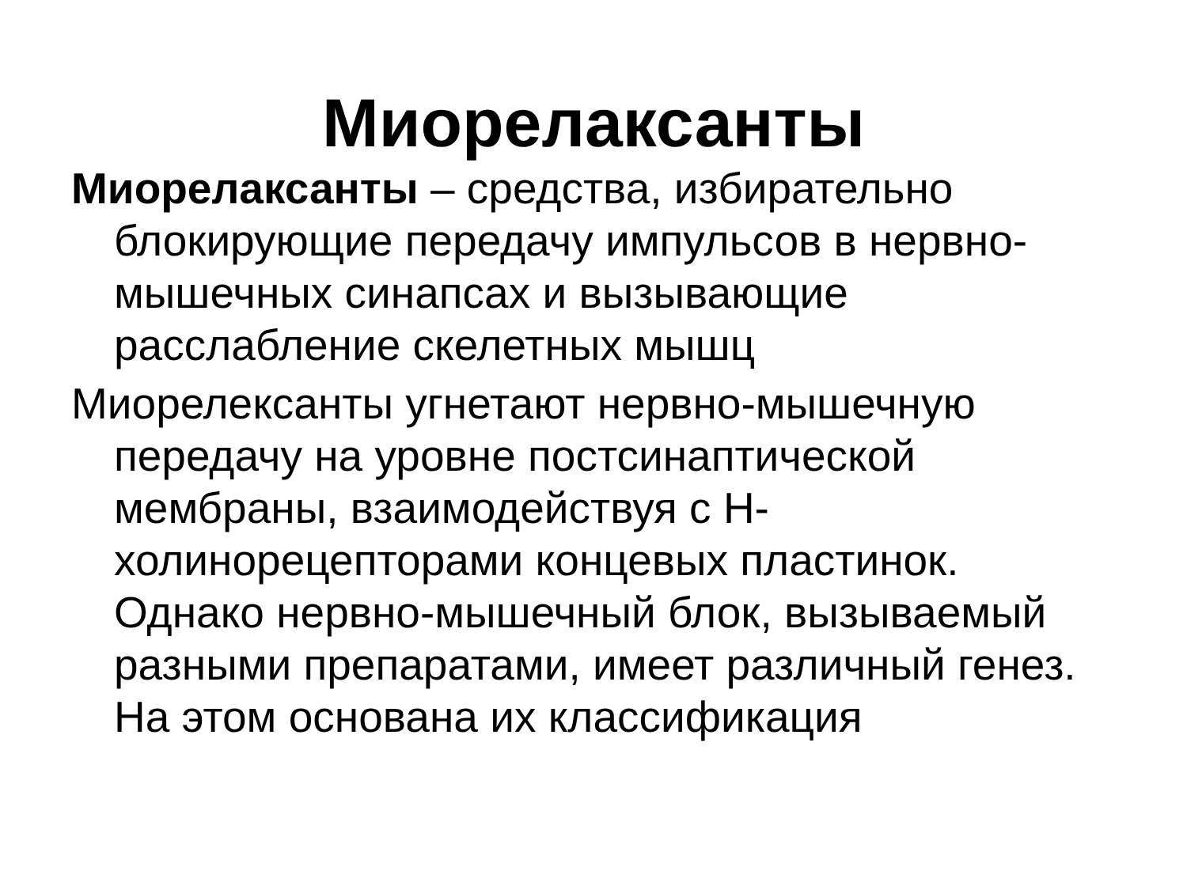Миорелаксанты
Миорелаксанты – средства, избирательно блокирующие передачу импульсов в нервно-мышечных синапсах и вызывающие расслабление скелетных мышц
Миорелексанты угнетают нервно-мышечную передачу на уровне постсинаптической мембраны, взаимодействуя с Н-холинорецепторами концевых пластинок. Однако нервно-мышечный блок, вызываемый разными препаратами, имеет различный генез. На этом основана их классификация